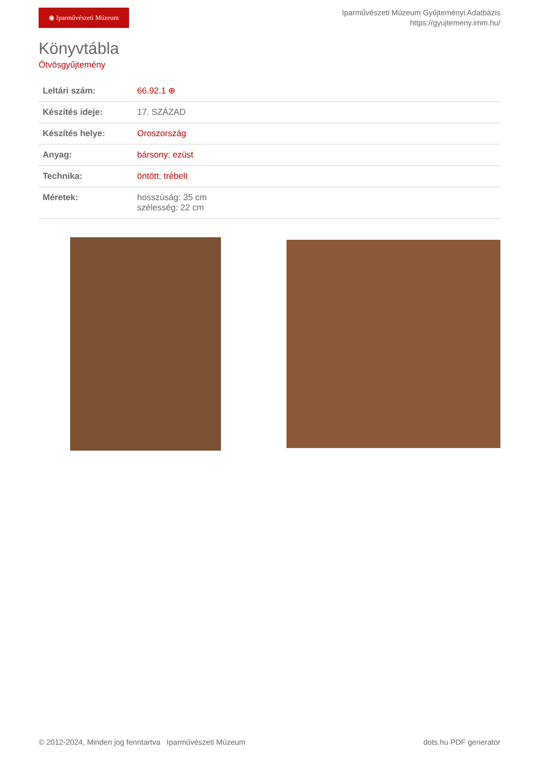◉ Iparművészeti Múzeum
Iparművészeti Múzeum Gyűjteményi Adatbázis
https://gyujtemeny.imm.hu/
Könyvtábla
Ötvösgyűjtemény
| Leltári szám: | 66.92.1 ⊕ |
| Készítés ideje: | 17. SZÁZAD |
| Készítés helye: | Oroszország |
| Anyag: | bársony ; ezüst |
| Technika: | öntött ; trébelt |
| Méretek: | hosszúság: 35 cm szélesség: 22 cm |
© 2012-2024, Minden jog fenntartva Iparművészeti Múzeum dots.hu PDF generator